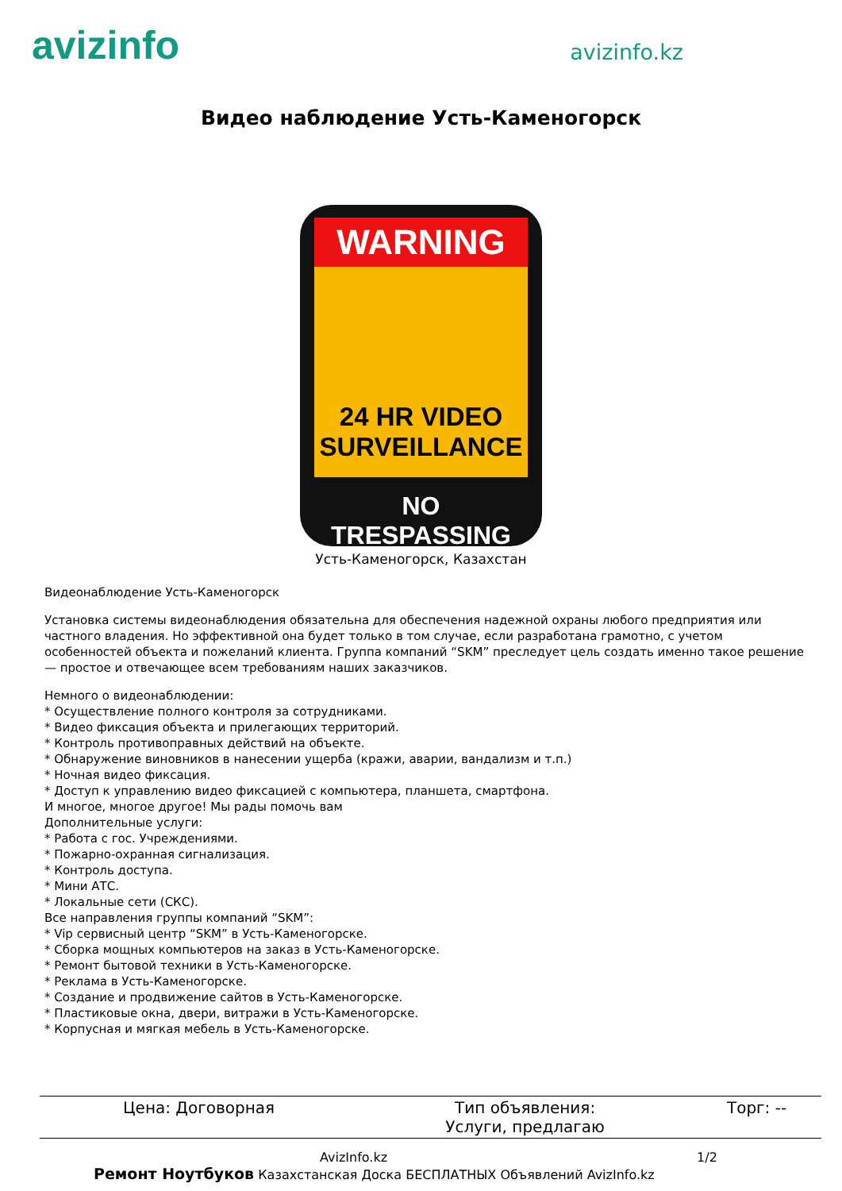avizinfo
avizinfo.kz
Видео наблюдение Усть-Каменогорск
WARNING
24 HR VIDEO
SURVEILLANCE
NO TRESPASSING
Усть-Каменогорск, Казахстан
Видеонаблюдение Усть-Каменогорск
Установка системы видеонаблюдения обязательна для обеспечения надежной охраны любого предприятия или частного владения. Но эффективной она будет только в том случае, если разработана грамотно, с учетом особенностей объекта и пожеланий клиента. Группа компаний “SKM” преследует цель создать именно такое решение — простое и отвечающее всем требованиям наших заказчиков.
Немного о видеонаблюдении:
* Осуществление полного контроля за сотрудниками.
* Видео фиксация объекта и прилегающих территорий.
* Контроль противоправных действий на объекте.
* Обнаружение виновников в нанесении ущерба (кражи, аварии, вандализм и т.п.)
* Ночная видео фиксация.
* Доступ к управлению видео фиксацией с компьютера, планшета, смартфона.
И многое, многое другое! Мы рады помочь вам
Дополнительные услуги:
* Работа с гос. Учреждениями.
* Пожарно-охранная сигнализация.
* Контроль доступа.
* Мини АТС.
* Локальные сети (СКС).
Все направления группы компаний “SKM”:
* Vip сервисный центр “SKM” в Усть-Каменогорске.
* Сборка мощных компьютеров на заказ в Усть-Каменогорске.
* Ремонт бытовой техники в Усть-Каменогорске.
* Реклама в Усть-Каменогорске.
* Создание и продвижение сайтов в Усть-Каменогорске.
* Пластиковые окна, двери, витражи в Усть-Каменогорске.
* Корпусная и мягкая мебель в Усть-Каменогорске.
| Цена: Договорная | Тип объявления: Услуги, предлагаю | Торг: -- |
AvizInfo.kz 1/2
Ремонт Ноутбуков Казахстанская Доска БЕСПЛАТНЫХ Объявлений AvizInfo.kz